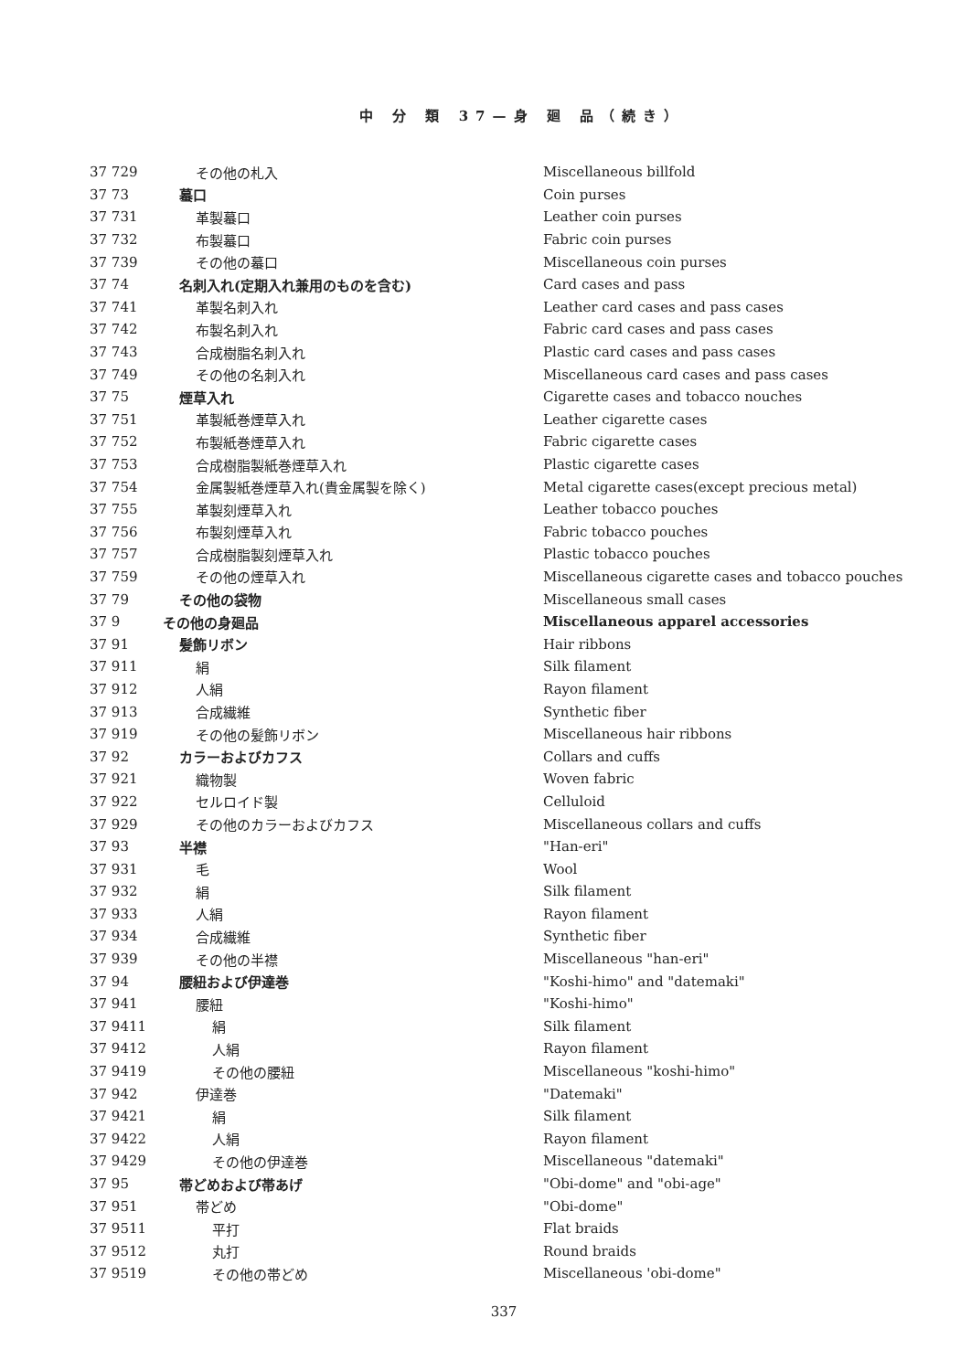中 分 類 37—身 廻 品（続き）
| 37 729 | その他の札入 | Miscellaneous billfold |
| 37 73 | 蟇口 | Coin purses |
| 37 731 | 革製蟇口 | Leather coin purses |
| 37 732 | 布製蟇口 | Fabric coin purses |
| 37 739 | その他の蟇口 | Miscellaneous coin purses |
| 37 74 | 名刺入れ(定期入れ兼用のものを含む) | Card cases and pass |
| 37 741 | 革製名刺入れ | Leather card cases and pass cases |
| 37 742 | 布製名刺入れ | Fabric card cases and pass cases |
| 37 743 | 合成樹脂名刺入れ | Plastic card cases and pass cases |
| 37 749 | その他の名刺入れ | Miscellaneous card cases and pass cases |
| 37 75 | 煙草入れ | Cigarette cases and tobacco nouches |
| 37 751 | 革製紙巻煙草入れ | Leather cigarette cases |
| 37 752 | 布製紙巻煙草入れ | Fabric cigarette cases |
| 37 753 | 合成樹脂製紙巻煙草入れ | Plastic cigarette cases |
| 37 754 | 金属製紙巻煙草入れ(貴金属製を除く) | Metal cigarette cases(except precious metal) |
| 37 755 | 革製刻煙草入れ | Leather tobacco pouches |
| 37 756 | 布製刻煙草入れ | Fabric tobacco pouches |
| 37 757 | 合成樹脂製刻煙草入れ | Plastic tobacco pouches |
| 37 759 | その他の煙草入れ | Miscellaneous cigarette cases and tobacco pouches |
| 37 79 | その他の袋物 | Miscellaneous small cases |
| 37 9 | その他の身廻品 | Miscellaneous apparel accessories |
| 37 91 | 髪飾リボン | Hair ribbons |
| 37 911 | 絹 | Silk filament |
| 37 912 | 人絹 | Rayon filament |
| 37 913 | 合成繊維 | Synthetic fiber |
| 37 919 | その他の髪飾リボン | Miscellaneous hair ribbons |
| 37 92 | カラーおよびカフス | Collars and cuffs |
| 37 921 | 織物製 | Woven fabric |
| 37 922 | セルロイド製 | Celluloid |
| 37 929 | その他のカラーおよびカフス | Miscellaneous collars and cuffs |
| 37 93 | 半襟 | "Han-eri" |
| 37 931 | 毛 | Wool |
| 37 932 | 絹 | Silk filament |
| 37 933 | 人絹 | Rayon filament |
| 37 934 | 合成繊維 | Synthetic fiber |
| 37 939 | その他の半襟 | Miscellaneous "han-eri" |
| 37 94 | 腰紐および伊達巻 | "Koshi-himo" and "datemaki" |
| 37 941 | 腰紐 | "Koshi-himo" |
| 37 9411 | 絹 | Silk filament |
| 37 9412 | 人絹 | Rayon filament |
| 37 9419 | その他の腰紐 | Miscellaneous "koshi-himo" |
| 37 942 | 伊達巻 | "Datemaki" |
| 37 9421 | 絹 | Silk filament |
| 37 9422 | 人絹 | Rayon filament |
| 37 9429 | その他の伊達巻 | Miscellaneous "datemaki" |
| 37 95 | 帯どめおよび帯あげ | "Obi-dome" and "obi-age" |
| 37 951 | 帯どめ | "Obi-dome" |
| 37 9511 | 平打 | Flat braids |
| 37 9512 | 丸打 | Round braids |
| 37 9519 | その他の帯どめ | Miscellaneous 'obi-dome" |
337